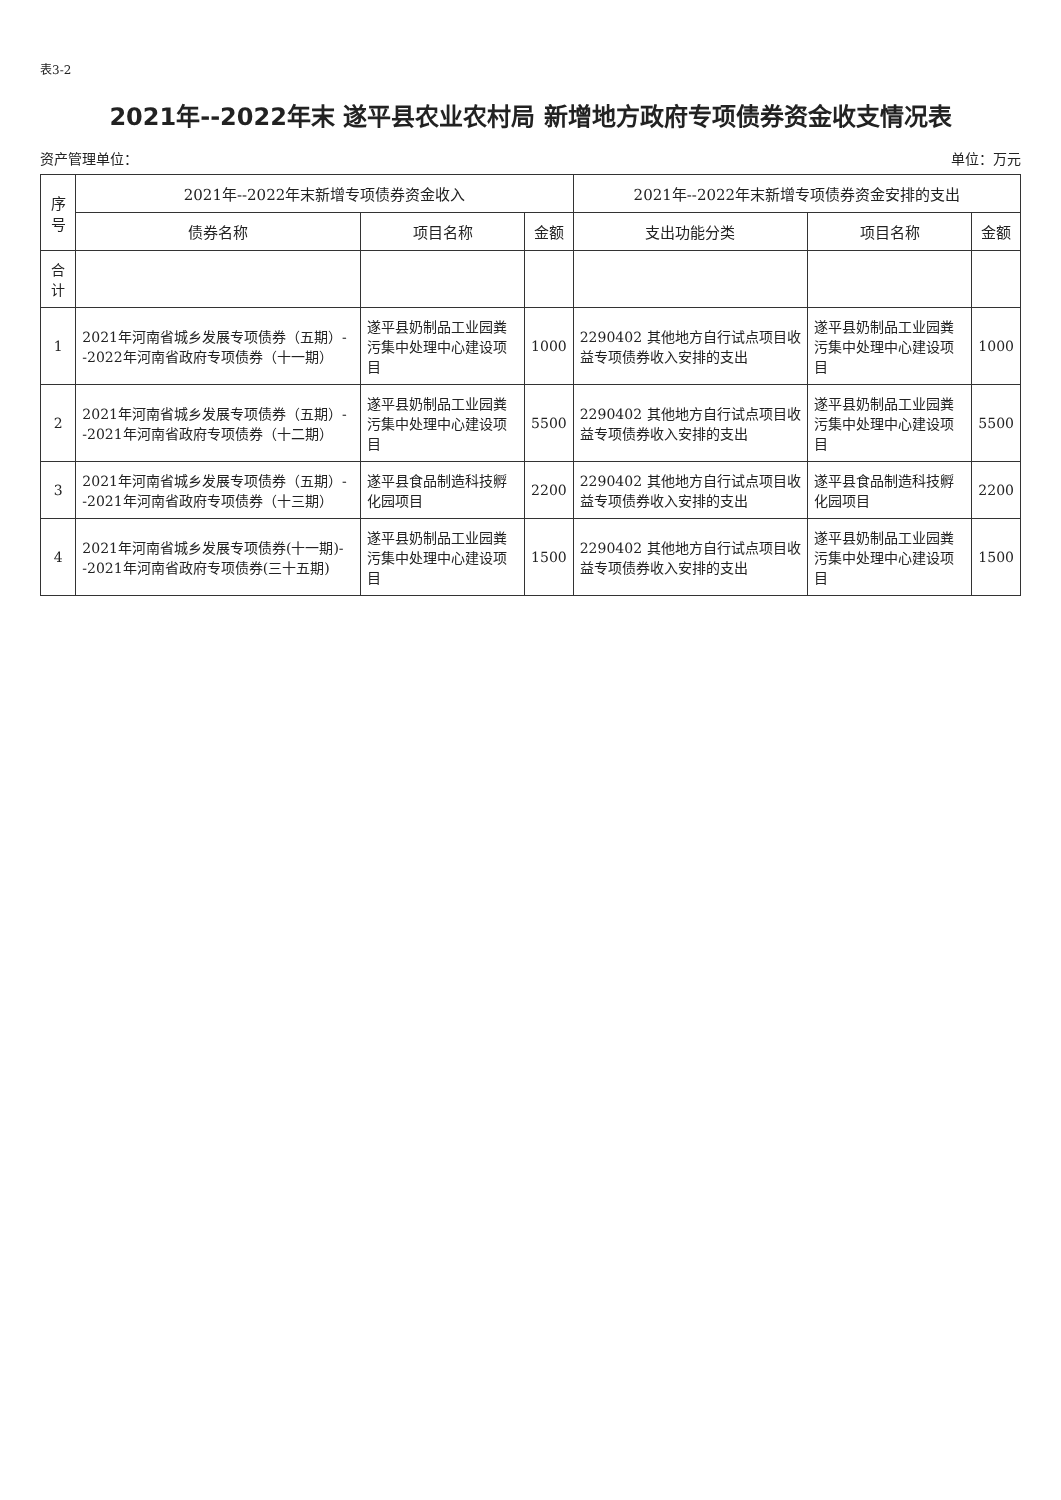表3-2
2021年--2022年末 遂平县农业农村局 新增地方政府专项债券资金收支情况表
资产管理单位： 单位：万元
| 序号 | 2021年--2022年末新增专项债券资金收入 | | | 2021年--2022年末新增专项债券资金安排的支出 | | |
| --- | --- | --- | --- | --- | --- | --- |
| | 债券名称 | 项目名称 | 金额 | 支出功能分类 | 项目名称 | 金额 |
| 合计 | | | | | | |
| 1 | 2021年河南省城乡发展专项债券（五期）--2022年河南省政府专项债券（十一期） | 遂平县奶制品工业园粪污集中处理中心建设项目 | 1000 | 2290402 其他地方自行试点项目收益专项债券收入安排的支出 | 遂平县奶制品工业园粪污集中处理中心建设项目 | 1000 |
| 2 | 2021年河南省城乡发展专项债券（五期）--2021年河南省政府专项债券（十二期） | 遂平县奶制品工业园粪污集中处理中心建设项目 | 5500 | 2290402 其他地方自行试点项目收益专项债券收入安排的支出 | 遂平县奶制品工业园粪污集中处理中心建设项目 | 5500 |
| 3 | 2021年河南省城乡发展专项债券（五期）--2021年河南省政府专项债券（十三期） | 遂平县食品制造科技孵化园项目 | 2200 | 2290402 其他地方自行试点项目收益专项债券收入安排的支出 | 遂平县食品制造科技孵化园项目 | 2200 |
| 4 | 2021年河南省城乡发展专项债券(十一期)--2021年河南省政府专项债券(三十五期) | 遂平县奶制品工业园粪污集中处理中心建设项目 | 1500 | 2290402 其他地方自行试点项目收益专项债券收入安排的支出 | 遂平县奶制品工业园粪污集中处理中心建设项目 | 1500 |